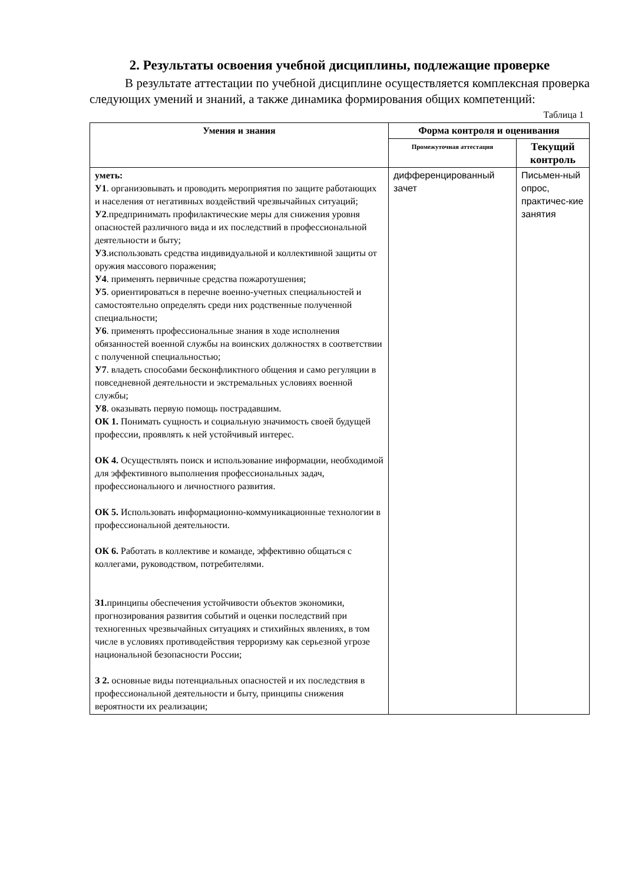2. Результаты освоения учебной дисциплины, подлежащие проверке
В результате аттестации по учебной дисциплине осуществляется комплексная проверка следующих умений и знаний, а также динамика формирования общих компетенций:
Таблица 1
| Умения и знания | Форма контроля и оценивания | |
| --- | --- | --- |
| | Промежуточная аттестация | Текущий контроль |
| уметь: У1 . организовывать и проводить мероприятия по защите работающих и населения от негативных воздействий чрезвычайных ситуаций; У2 .предпринимать профилактические меры для снижения уровня опасностей различного вида и их последствий в профессиональной деятельности и быту; У3 .использовать средства индивидуальной и коллективной защиты от оружия массового поражения; У4 . применять первичные средства пожаротушения; У5 . ориентироваться в перечне военно-учетных специальностей и самостоятельно определять среди них родственные полученной специальности; У6 . применять профессиональные знания в ходе исполнения обязанностей военной службы на воинских должностях в соответствии с полученной специальностью; У7 . владеть способами бесконфликтного общения и само регуляции в повседневной деятельности и экстремальных условиях военной службы; У8 . оказывать первую помощь пострадавшим. ОК 1. Понимать сущность и социальную значимость своей будущей профессии, проявлять к ней устойчивый интерес. ОК 4. Осуществлять поиск и использование информации, необходимой для эффективного выполнения профессиональных задач, профессионального и личностного развития. ОК 5. Использовать информационно-коммуникационные технологии в профессиональной деятельности. ОК 6. Работать в коллективе и команде, эффективно общаться с коллегами, руководством, потребителями. З1. принципы обеспечения устойчивости объектов экономики, прогнозирования развития событий и оценки последствий при техногенных чрезвычайных ситуациях и стихийных явлениях, в том числе в условиях противодействия терроризму как серьезной угрозе национальной безопасности России; З 2. основные виды потенциальных опасностей и их последствия в профессиональной деятельности и быту, принципы снижения вероятности их реализации; | дифференцированный зачет | Письмен-ный опрос, практичес-кие занятия |